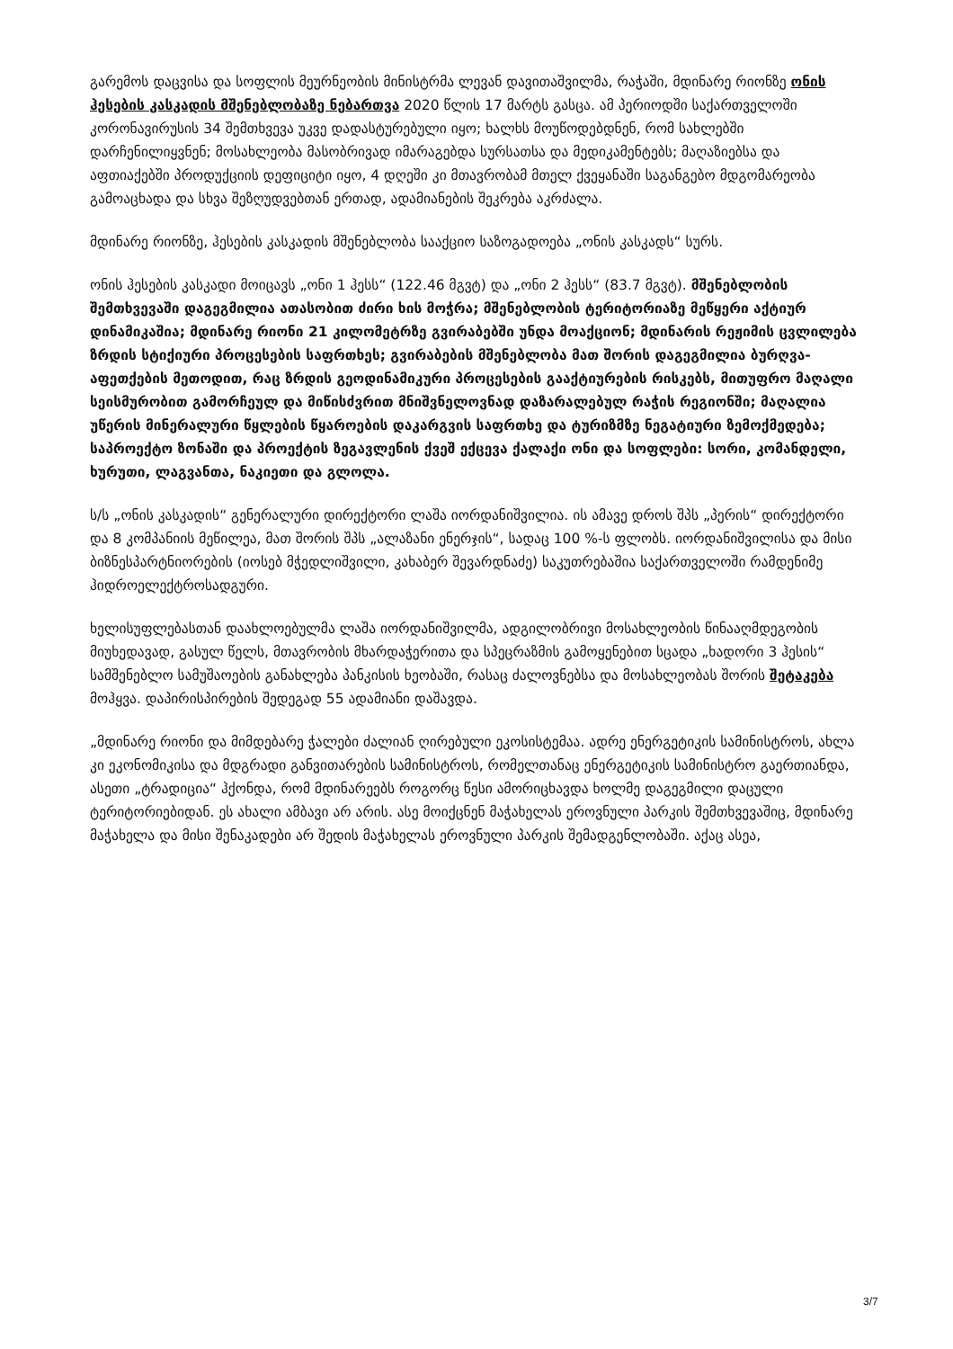გარემოს დაცვისა და სოფლის მეურნეობის მინისტრმა ლევან დავითაშვილმა, რაჭაში, მდინარე რიონზე ონის ჰესების კასკადის მშენებლობაზე ნებართვა 2020 წლის 17 მარტს გასცა. ამ პერიოდში საქართველოში კორონავირუსის 34 შემთხვევა უკვე დადასტურებული იყო; ხალხს მოუწოდებდნენ, რომ სახლებში დარჩენილიყვნენ; მოსახლეობა მასობრივად იმარაგებდა სურსათსა და მედიკამენტებს; მაღაზიებსა და აფთიაქებში პროდუქციის დეფიციტი იყო, 4 დღეში კი მთავრობამ მთელ ქვეყანაში საგანგებო მდგომარეობა გამოაცხადა და სხვა შეზღუდვებთან ერთად, ადამიანების შეკრება აკრძალა.
მდინარე რიონზე, ჰესების კასკადის მშენებლობა სააქციო საზოგადოება „ონის კასკადს“ სურს.
ონის ჰესების კასკადი მოიცავს „ონი 1 ჰესს“ (122.46 მგვტ) და „ონი 2 ჰესს“ (83.7 მგვტ). მშენებლობის შემთხვევაში დაგეგმილია ათასობით ძირი ხის მოჭრა; მშენებლობის ტერიტორიაზე მეწყერი აქტიურ დინამიკაშია; მდინარე რიონი 21 კილომეტრზე გვირაბებში უნდა მოაქციონ; მდინარის რეჟიმის ცვლილება ზრდის სტიქიური პროცესების საფრთხეს; გვირაბების მშენებლობა მათ შორის დაგეგმილია ბურღვა-აფეთქების მეთოდით, რაც ზრდის გეოდინამიკური პროცესების გააქტიურების რისკებს, მითუფრო მაღალი სეისმურობით გამორჩეულ და მიწისძვრით მნიშვნელოვნად დაზარალებულ რაჭის რეგიონში; მაღალია უწერის მინერალური წყლების წყაროების დაკარგვის საფრთხე და ტურიზმზე ნეგატიური ზემოქმედება; საპროექტო ზონაში და პროექტის ზეგავლენის ქვეშ ექცევა ქალაქი ონი და სოფლები: სორი, კომანდელი, ხურუთი, ლაგვანთა, ნაკიეთი და გლოლა.
ს/ს „ონის კასკადის“ გენერალური დირექტორი ლაშა იორდანიშვილია. ის ამავე დროს შპს „პერის“ დირექტორი და 8 კომპანიის მეწილეა, მათ შორის შპს „ალაზანი ენერჯის“, სადაც 100 %-ს ფლობს. იორდანიშვილისა და მისი ბიზნესპარტნიორების (იოსებ მჭედლიშვილი, კახაბერ შევარდნაძე) საკუთრებაშია საქართველოში რამდენიმე ჰიდროელექტროსადგური.
ხელისუფლებასთან დაახლოებულმა ლაშა იორდანიშვილმა, ადგილობრივი მოსახლეობის წინააღმდეგობის მიუხედავად, გასულ წელს, მთავრობის მხარდაჭერითა და სპეცრაზმის გამოყენებით სცადა „ხადორი 3 ჰესის“ სამშენებლო სამუშაოების განახლება პანკისის ხეობაში, რასაც ძალოვნებსა და მოსახლეობას შორის შეტაკება მოჰყვა. დაპირისპირების შედეგად 55 ადამიანი დაშავდა.
„მდინარე რიონი და მიმდებარე ჭალები ძალიან ღირებული ეკოსისტემაა. ადრე ენერგეტიკის სამინისტროს, ახლა კი ეკონომიკისა და მდგრადი განვითარების სამინისტროს, რომელთანაც ენერგეტიკის სამინისტრო გაერთიანდა, ასეთი „ტრადიცია“ ჰქონდა, რომ მდინარეებს როგორც წესი ამორიცხავდა ხოლმე დაგეგმილი დაცული ტერიტორიებიდან. ეს ახალი ამბავი არ არის. ასე მოიქცნენ მაჭახელას ეროვნული პარკის შემთხვევაშიც, მდინარე მაჭახელა და მისი შენაკადები არ შედის მაჭახელას ეროვნული პარკის შემადგენლობაში. აქაც ასეა,
3/7